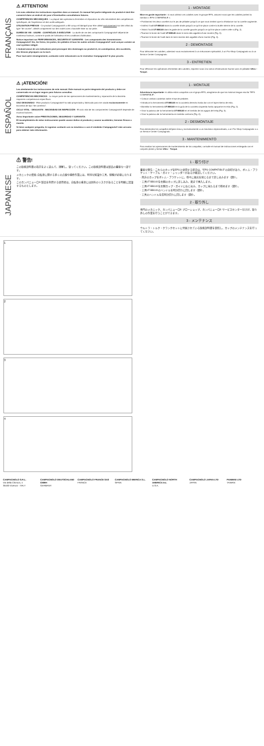FRANÇAIS
⚠ ATTENTION!
Lire avec attention les instructions reportées dans ce manuel. Ce manuel fait partie intégrante du produit et doit être conservé dans un endroit sûr pour d'éventuelles consultations futures.
COMPÉTENCES MÉCANIQUES - La plupart des opérations d'entretien et réparation du vélo nécessitent des compétences spécifiques, de l'expérience et des outils adéquats.
UTILISATION PRÉVUE - Ce produit Campagnolo® a été conçu et fabriqué pour être utilisé exclusivement sur des vélos du type "de course", utilisés uniquement sur des routes avec chaussée lisse ou sur piste.
DURÉE DE VIE - USURE - CONTRÔLES À EXÉCUTER - La durée de vie des composants Campagnolo® dépend de nombreux facteurs, comme le poids de l'utilisateur et les conditions d'utilisation.
Notice important sur PERFORMANCES, SECURITE ET GARANTIE - Les composants des transmissions Campagnolo® 11s, les freins, les jantes, les pédales et tous les autres articles Campagnolo® sont conçus comme un seul système intégré.
L'inobservance de ces indications peut provoquer des dommages au produit et, en conséquence, des accidents, des lésions physiques ou la mort.
Pour tout autre renseignement, contactez votre mécanicien ou le revendeur Campagnolo® le plus proche.
1 - MONTAGE
Mise en garde importante : si vous utilisez ces calottes avec le groupe EPS, assurez-vous que les calottes portent la mention « EPS COMPATIBLE ».
• Positionnez les deux cuvettes sur le jeu de pédalier jusqu'à ce que vous sentiez que la résistance sur la cuvette augmente.
• Insérez l'outil UT-BB140 dans la cuvette droite jusqu'à ce qu'il se place contre la butée interne de la cuvette.
• Vissez l'outil UT-BB140 dans le guide de la cuvette gauche jusqu'à ce qu'il se place contre celle-ci (Fig. 2).
• Tournez le levier de l'outil UT-BB140 dans le sens des aiguilles d'une montre (Fig. 3).
• Tournez le levier de l'outil dans le sens inverse des aiguilles d'une montre (Fig. 4).
2 - DEMONTAGE
Pour démonter les calottes, adressez-vous exclusivement à un mécanicien spécialisé, à un Pro-Shop Campagnolo ou à un Service Center Campagnolo.
3 - ENTRETIEN
Pour effectuer les opérations d'entretien des calottes, reportez-vous à la notice d'instructions fournie avec le pédalier Ultra – Torque.
ESPAÑOL
⚠ ¡ATENCIÓN!
Lea atentamente las instrucciones de este manual. Este manual es parte integrante del producto y debe ser conservado en un lugar seguro para futuras consultas.
COMPETENCIAS MECÁNICAS - La mayor parte de las operaciones de mantenimiento y reparación de la bicicleta requieren competencias específicas.
USO DESIGNADO - Este producto Campagnolo® ha sido proyectado y fabricado para ser usado exclusivamente en bicicletas de tipo "de carretera".
CICLO VITAL - DESGASTE - NECESIDAD DE INSPECCIÓN - El ciclo vital de los componentes Campagnolo® depende de muchos factores.
Aviso Importante sobre PRESTACIONES, SEGURIDAD Y GARANTÍA
El incumplimiento de estas instrucciones puede causar daños al producto y causar accidentes, lesiones físicas o muerte.
Si tiene cualquier pregunta, le rogamos contacte con su mecánico o con el vendedor Campagnolo® más cercano para obtener más información.
1 - MONTAJE
Advertencia importante: si utiliza estos casquillos con el grupo EPS, asegúrese de que los mismos tengan escrito "EPS COMPATIBLE".
• Colocar ambas cazoletas sobre el eje de pedalier.
• Introducir la herramienta UT-BB140 en la cazoleta derecha hasta dar con el tope interno de esta.
• Atornillar la herramienta UT-BB140 en la guía de la cazoleta izquierda hasta apoyarse en esta (Fig. 2).
• Girar la palanca de la herramienta UT-BB140 en el sentido de las agujas del reloj (Fig. 3).
• Girar la palanca de la herramienta en sentido contrario (Fig. 4).
2 - DESMONTAJE
Para desmontar los casquillos diríjase única y exclusivamente a un mecánico especializado, a un Pro-Shop Campagnolo o a un Service Center Campagnolo.
3 - MANTENIMIENTO
Para realizar las operaciones de mantenimiento de los casquillos, consulte el manual de instrucciones entregado con el conjunto platos y bielas Ultra – Torque.
JAPANESE
⚠ 警告!
この取扱説明書の指示をよく読んで、理解し、従ってください。この取扱説明書は製品の重要な一部です。
メカニックの資格-自転車に関する多くの点検や補修作業には、特別な知識や工具、経験が必要になります。
このカンパニョーロ® 製品を利用する使用者は、自転車の乗車には固有のリスクがあることを明確に認識するものとします。
1 - 取り付け
重要な警告：これらのカップをEPSと使用する場合は、"EPS COMPATIBLE"の刻印があり、ボトム・ブラケット・ケーブル・ガイド・シリンダーがあるか確認してください。
- 両方のカップをボトム・ブラケットに、徐々に抵抗を感じるまで差し込みます（図1）。
- 工具UT-BB140を右側のカップに差し込み、奥まで挿入します。
- 工具UT-BB140を左側カップ・ガイドにねじ込み、カップに当たるまで締めます（図2）。
- 工具UT-BB140のハンドルを時計回りに回します（図3）。
- 工具のハンドルを反時計回りに回します（図4）。
2 - 取り外し
専門のメカニック、カンパニョーロ® プローショップ、カンパニョーロ® サービスセンターだけが、取り外しの作業を行うことができます。
3 - メンテナンス
ウルトラ・トルク・クランクセットに付属されている取扱説明書を参照し、カップのメンテナンスを行ってください。
1
2
3
4
CAMPAGNOLO S.R.L.
Via della Chimica, 4
36100 Vicenza - ITALY
CAMPAGNOLO DEUTSCHLAND GMBH
GERMANY
CAMPAGNOLO FRANCE SAS
FRANCE
CAMPAGNOLO IBERICA S.L.
SPAIN
CAMPAGNOLO NORTH AMERICA Inc.
U.S.A.
CAMPAGNOLO JAPAN LTD
JAPAN
PANBIKE LTD
TAIWAN